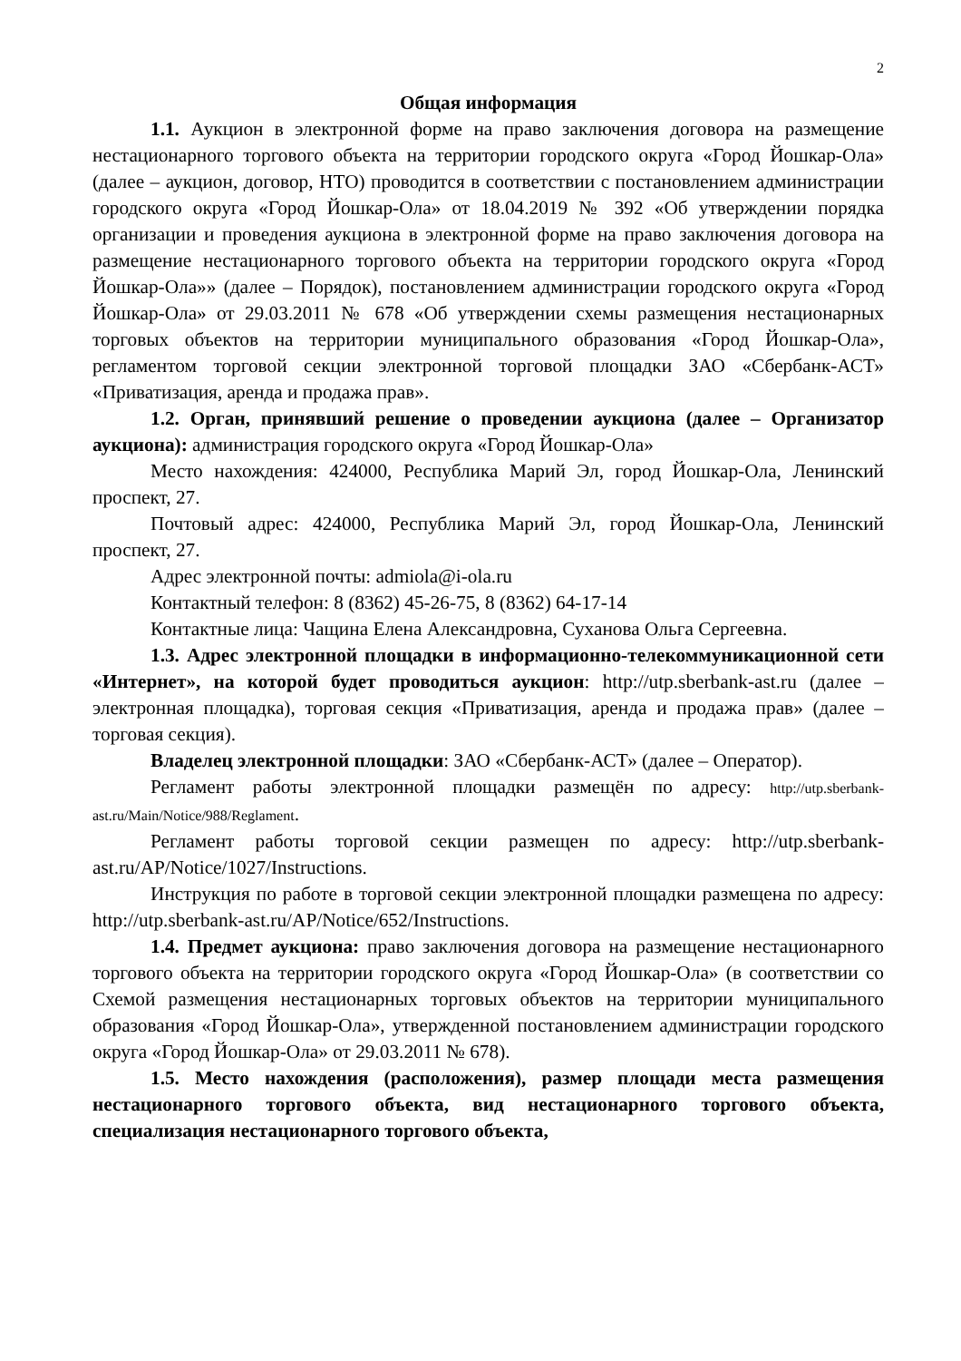2
Общая информация
1.1. Аукцион в электронной форме на право заключения договора на размещение нестационарного торгового объекта на территории городского округа «Город Йошкар-Ола» (далее – аукцион, договор, НТО) проводится в соответствии с постановлением администрации городского округа «Город Йошкар-Ола» от 18.04.2019 № 392 «Об утверждении порядка организации и проведения аукциона в электронной форме на право заключения договора на размещение нестационарного торгового объекта на территории городского округа «Город Йошкар-Ола»» (далее – Порядок), постановлением администрации городского округа «Город Йошкар-Ола» от 29.03.2011 № 678 «Об утверждении схемы размещения нестационарных торговых объектов на территории муниципального образования «Город Йошкар-Ола», регламентом торговой секции электронной торговой площадки ЗАО «Сбербанк-АСТ» «Приватизация, аренда и продажа прав».
1.2. Орган, принявший решение о проведении аукциона (далее – Организатор аукциона): администрация городского округа «Город Йошкар-Ола»
Место нахождения: 424000, Республика Марий Эл, город Йошкар-Ола, Ленинский проспект, 27.
Почтовый адрес: 424000, Республика Марий Эл, город Йошкар-Ола, Ленинский проспект, 27.
Адрес электронной почты: admiola@i-ola.ru
Контактный телефон: 8 (8362) 45-26-75, 8 (8362) 64-17-14
Контактные лица: Чащина Елена Александровна, Суханова Ольга Сергеевна.
1.3. Адрес электронной площадки в информационно-телекоммуникационной сети «Интернет», на которой будет проводиться аукцион: http://utp.sberbank-ast.ru (далее – электронная площадка), торговая секция «Приватизация, аренда и продажа прав» (далее – торговая секция).
Владелец электронной площадки: ЗАО «Сбербанк-АСТ» (далее – Оператор).
Регламент работы электронной площадки размещён по адресу: http://utp.sberbank-ast.ru/Main/Notice/988/Reglament.
Регламент работы торговой секции размещен по адресу: http://utp.sberbank-ast.ru/AP/Notice/1027/Instructions.
Инструкция по работе в торговой секции электронной площадки размещена по адресу: http://utp.sberbank-ast.ru/AP/Notice/652/Instructions.
1.4. Предмет аукциона: право заключения договора на размещение нестационарного торгового объекта на территории городского округа «Город Йошкар-Ола» (в соответствии со Схемой размещения нестационарных торговых объектов на территории муниципального образования «Город Йошкар-Ола», утвержденной постановлением администрации городского округа «Город Йошкар-Ола» от 29.03.2011 № 678).
1.5. Место нахождения (расположения), размер площади места размещения нестационарного торгового объекта, вид нестационарного торгового объекта, специализация нестационарного торгового объекта,